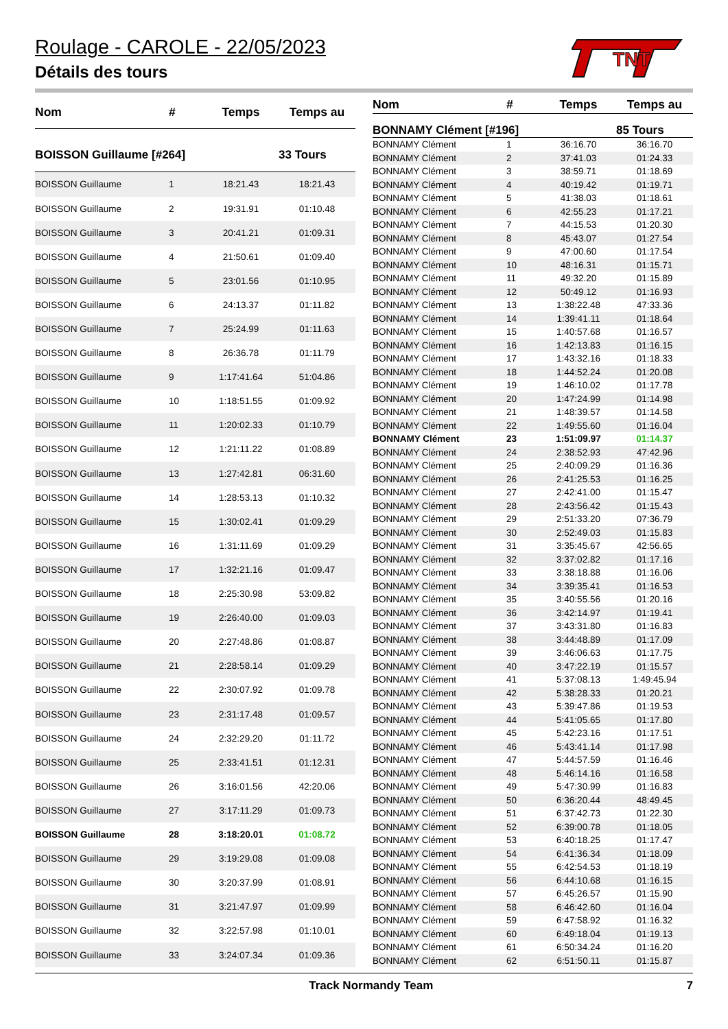Roulage - CAROLE - 22/05/2023
Détails des tours
TNT
| Nom | # | Temps | Temps au |
| --- | --- | --- | --- |
| BOISSON Guillaume [#264] | | | 33 Tours |
| BOISSON Guillaume | 1 | 18:21.43 | 18:21.43 |
| BOISSON Guillaume | 2 | 19:31.91 | 01:10.48 |
| BOISSON Guillaume | 3 | 20:41.21 | 01:09.31 |
| BOISSON Guillaume | 4 | 21:50.61 | 01:09.40 |
| BOISSON Guillaume | 5 | 23:01.56 | 01:10.95 |
| BOISSON Guillaume | 6 | 24:13.37 | 01:11.82 |
| BOISSON Guillaume | 7 | 25:24.99 | 01:11.63 |
| BOISSON Guillaume | 8 | 26:36.78 | 01:11.79 |
| BOISSON Guillaume | 9 | 1:17:41.64 | 51:04.86 |
| BOISSON Guillaume | 10 | 1:18:51.55 | 01:09.92 |
| BOISSON Guillaume | 11 | 1:20:02.33 | 01:10.79 |
| BOISSON Guillaume | 12 | 1:21:11.22 | 01:08.89 |
| BOISSON Guillaume | 13 | 1:27:42.81 | 06:31.60 |
| BOISSON Guillaume | 14 | 1:28:53.13 | 01:10.32 |
| BOISSON Guillaume | 15 | 1:30:02.41 | 01:09.29 |
| BOISSON Guillaume | 16 | 1:31:11.69 | 01:09.29 |
| BOISSON Guillaume | 17 | 1:32:21.16 | 01:09.47 |
| BOISSON Guillaume | 18 | 2:25:30.98 | 53:09.82 |
| BOISSON Guillaume | 19 | 2:26:40.00 | 01:09.03 |
| BOISSON Guillaume | 20 | 2:27:48.86 | 01:08.87 |
| BOISSON Guillaume | 21 | 2:28:58.14 | 01:09.29 |
| BOISSON Guillaume | 22 | 2:30:07.92 | 01:09.78 |
| BOISSON Guillaume | 23 | 2:31:17.48 | 01:09.57 |
| BOISSON Guillaume | 24 | 2:32:29.20 | 01:11.72 |
| BOISSON Guillaume | 25 | 2:33:41.51 | 01:12.31 |
| BOISSON Guillaume | 26 | 3:16:01.56 | 42:20.06 |
| BOISSON Guillaume | 27 | 3:17:11.29 | 01:09.73 |
| BOISSON Guillaume | 28 | 3:18:20.01 | 01:08.72 |
| BOISSON Guillaume | 29 | 3:19:29.08 | 01:09.08 |
| BOISSON Guillaume | 30 | 3:20:37.99 | 01:08.91 |
| BOISSON Guillaume | 31 | 3:21:47.97 | 01:09.99 |
| BOISSON Guillaume | 32 | 3:22:57.98 | 01:10.01 |
| BOISSON Guillaume | 33 | 3:24:07.34 | 01:09.36 |
| Nom | # | Temps | Temps au |
| --- | --- | --- | --- |
| BONNAMY Clément [#196] | | | 85 Tours |
| BONNAMY Clément | 1 | 36:16.70 | 36:16.70 |
| BONNAMY Clément | 2 | 37:41.03 | 01:24.33 |
| BONNAMY Clément | 3 | 38:59.71 | 01:18.69 |
| BONNAMY Clément | 4 | 40:19.42 | 01:19.71 |
| BONNAMY Clément | 5 | 41:38.03 | 01:18.61 |
| BONNAMY Clément | 6 | 42:55.23 | 01:17.21 |
| BONNAMY Clément | 7 | 44:15.53 | 01:20.30 |
| BONNAMY Clément | 8 | 45:43.07 | 01:27.54 |
| BONNAMY Clément | 9 | 47:00.60 | 01:17.54 |
| BONNAMY Clément | 10 | 48:16.31 | 01:15.71 |
| BONNAMY Clément | 11 | 49:32.20 | 01:15.89 |
| BONNAMY Clément | 12 | 50:49.12 | 01:16.93 |
| BONNAMY Clément | 13 | 1:38:22.48 | 47:33.36 |
| BONNAMY Clément | 14 | 1:39:41.11 | 01:18.64 |
| BONNAMY Clément | 15 | 1:40:57.68 | 01:16.57 |
| BONNAMY Clément | 16 | 1:42:13.83 | 01:16.15 |
| BONNAMY Clément | 17 | 1:43:32.16 | 01:18.33 |
| BONNAMY Clément | 18 | 1:44:52.24 | 01:20.08 |
| BONNAMY Clément | 19 | 1:46:10.02 | 01:17.78 |
| BONNAMY Clément | 20 | 1:47:24.99 | 01:14.98 |
| BONNAMY Clément | 21 | 1:48:39.57 | 01:14.58 |
| BONNAMY Clément | 22 | 1:49:55.60 | 01:16.04 |
| BONNAMY Clément | 23 | 1:51:09.97 | 01:14.37 |
| BONNAMY Clément | 24 | 2:38:52.93 | 47:42.96 |
| BONNAMY Clément | 25 | 2:40:09.29 | 01:16.36 |
| BONNAMY Clément | 26 | 2:41:25.53 | 01:16.25 |
| BONNAMY Clément | 27 | 2:42:41.00 | 01:15.47 |
| BONNAMY Clément | 28 | 2:43:56.42 | 01:15.43 |
| BONNAMY Clément | 29 | 2:51:33.20 | 07:36.79 |
| BONNAMY Clément | 30 | 2:52:49.03 | 01:15.83 |
| BONNAMY Clément | 31 | 3:35:45.67 | 42:56.65 |
| BONNAMY Clément | 32 | 3:37:02.82 | 01:17.16 |
| BONNAMY Clément | 33 | 3:38:18.88 | 01:16.06 |
| BONNAMY Clément | 34 | 3:39:35.41 | 01:16.53 |
| BONNAMY Clément | 35 | 3:40:55.56 | 01:20.16 |
| BONNAMY Clément | 36 | 3:42:14.97 | 01:19.41 |
| BONNAMY Clément | 37 | 3:43:31.80 | 01:16.83 |
| BONNAMY Clément | 38 | 3:44:48.89 | 01:17.09 |
| BONNAMY Clément | 39 | 3:46:06.63 | 01:17.75 |
| BONNAMY Clément | 40 | 3:47:22.19 | 01:15.57 |
| BONNAMY Clément | 41 | 5:37:08.13 | 1:49:45.94 |
| BONNAMY Clément | 42 | 5:38:28.33 | 01:20.21 |
| BONNAMY Clément | 43 | 5:39:47.86 | 01:19.53 |
| BONNAMY Clément | 44 | 5:41:05.65 | 01:17.80 |
| BONNAMY Clément | 45 | 5:42:23.16 | 01:17.51 |
| BONNAMY Clément | 46 | 5:43:41.14 | 01:17.98 |
| BONNAMY Clément | 47 | 5:44:57.59 | 01:16.46 |
| BONNAMY Clément | 48 | 5:46:14.16 | 01:16.58 |
| BONNAMY Clément | 49 | 5:47:30.99 | 01:16.83 |
| BONNAMY Clément | 50 | 6:36:20.44 | 48:49.45 |
| BONNAMY Clément | 51 | 6:37:42.73 | 01:22.30 |
| BONNAMY Clément | 52 | 6:39:00.78 | 01:18.05 |
| BONNAMY Clément | 53 | 6:40:18.25 | 01:17.47 |
| BONNAMY Clément | 54 | 6:41:36.34 | 01:18.09 |
| BONNAMY Clément | 55 | 6:42:54.53 | 01:18.19 |
| BONNAMY Clément | 56 | 6:44:10.68 | 01:16.15 |
| BONNAMY Clément | 57 | 6:45:26.57 | 01:15.90 |
| BONNAMY Clément | 58 | 6:46:42.60 | 01:16.04 |
| BONNAMY Clément | 59 | 6:47:58.92 | 01:16.32 |
| BONNAMY Clément | 60 | 6:49:18.04 | 01:19.13 |
| BONNAMY Clément | 61 | 6:50:34.24 | 01:16.20 |
| BONNAMY Clément | 62 | 6:51:50.11 | 01:15.87 |
Track Normandy Team 7